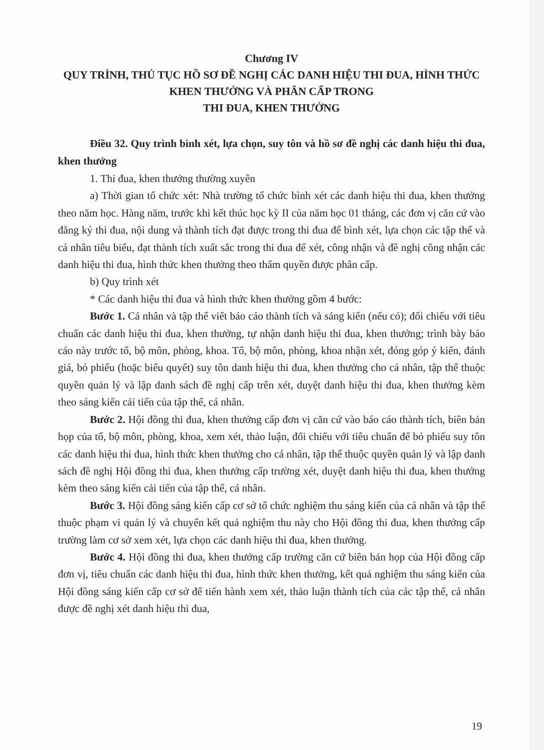Chương IV
QUY TRÌNH, THỦ TỤC HỒ SƠ ĐỀ NGHỊ CÁC DANH HIỆU THI ĐUA, HÌNH THỨC KHEN THƯỞNG VÀ PHÂN CẤP TRONG
THI ĐUA, KHEN THƯỞNG
Điều 32. Quy trình bình xét, lựa chọn, suy tôn và hồ sơ đề nghị các danh hiệu thi đua, khen thưởng
1. Thi đua, khen thưởng thường xuyên
a) Thời gian tổ chức xét: Nhà trường tổ chức bình xét các danh hiệu thi đua, khen thưởng theo năm học. Hàng năm, trước khi kết thúc học kỳ II của năm học 01 tháng, các đơn vị căn cứ vào đăng ký thi đua, nội dung và thành tích đạt được trong thi đua để bình xét, lựa chọn các tập thể và cá nhân tiêu biểu, đạt thành tích xuất sắc trong thi đua để xét, công nhận và đề nghị công nhận các danh hiệu thi đua, hình thức khen thưởng theo thẩm quyền được phân cấp.
b) Quy trình xét
* Các danh hiệu thi đua và hình thức khen thưởng gồm 4 bước:
Bước 1. Cá nhân và tập thể viết báo cáo thành tích và sáng kiến (nếu có); đối chiếu với tiêu chuẩn các danh hiệu thi đua, khen thưởng, tự nhận danh hiệu thi đua, khen thưởng; trình bày báo cáo này trước tổ, bộ môn, phòng, khoa. Tổ, bộ môn, phòng, khoa nhận xét, đóng góp ý kiến, đánh giá, bỏ phiếu (hoặc biểu quyết) suy tôn danh hiệu thi đua, khen thưởng cho cá nhân, tập thể thuộc quyền quản lý và lập danh sách đề nghị cấp trên xét, duyệt danh hiệu thi đua, khen thưởng kèm theo sáng kiến cải tiến của tập thể, cá nhân.
Bước 2. Hội đồng thi đua, khen thưởng cấp đơn vị căn cứ vào báo cáo thành tích, biên bản họp của tổ, bộ môn, phòng, khoa, xem xét, thảo luận, đối chiếu với tiêu chuẩn để bỏ phiếu suy tôn các danh hiệu thi đua, hình thức khen thưởng cho cá nhân, tập thể thuộc quyền quản lý và lập danh sách đề nghị Hội đồng thi đua, khen thưởng cấp trường xét, duyệt danh hiệu thi đua, khen thưởng kèm theo sáng kiến cải tiến của tập thể, cá nhân.
Bước 3. Hội đồng sáng kiến cấp cơ sở tổ chức nghiệm thu sáng kiến của cá nhân và tập thể thuộc phạm vi quản lý và chuyển kết quả nghiệm thu này cho Hội đồng thi đua, khen thưởng cấp trường làm cơ sở xem xét, lựa chọn các danh hiệu thi đua, khen thưởng.
Bước 4. Hội đồng thi đua, khen thưởng cấp trường căn cứ biên bản họp của Hội đồng cấp đơn vị, tiêu chuẩn các danh hiệu thi đua, hình thức khen thưởng, kết quả nghiệm thu sáng kiến của Hội đồng sáng kiến cấp cơ sở để tiến hành xem xét, thảo luận thành tích của các tập thể, cá nhân được đề nghị xét danh hiệu thi đua,
19